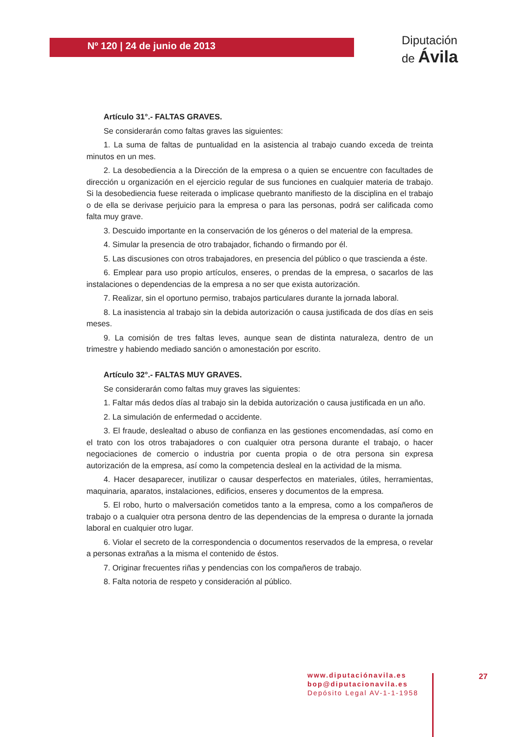Nº 120 | 24 de junio de 2013
Diputación
de Ávila
Artículo 31°.- FALTAS GRAVES.
Se considerarán como faltas graves las siguientes:
1. La suma de faltas de puntualidad en la asistencia al trabajo cuando exceda de treinta minutos en un mes.
2. La desobediencia a la Dirección de la empresa o a quien se encuentre con facultades de dirección u organización en el ejercicio regular de sus funciones en cualquier materia de trabajo. Si la desobediencia fuese reiterada o implicase quebranto manifiesto de la disciplina en el trabajo o de ella se derivase perjuicio para la empresa o para las personas, podrá ser calificada como falta muy grave.
3. Descuido importante en la conservación de los géneros o del material de la empresa.
4. Simular la presencia de otro trabajador, fichando o firmando por él.
5. Las discusiones con otros trabajadores, en presencia del público o que trascienda a éste.
6. Emplear para uso propio artículos, enseres, o prendas de la empresa, o sacarlos de las instalaciones o dependencias de la empresa a no ser que exista autorización.
7. Realizar, sin el oportuno permiso, trabajos particulares durante la jornada laboral.
8. La inasistencia al trabajo sin la debida autorización o causa justificada de dos días en seis meses.
9. La comisión de tres faltas leves, aunque sean de distinta naturaleza, dentro de un trimestre y habiendo mediado sanción o amonestación por escrito.
Artículo 32°.- FALTAS MUY GRAVES.
Se considerarán como faltas muy graves las siguientes:
1. Faltar más dedos días al trabajo sin la debida autorización o causa justificada en un año.
2. La simulación de enfermedad o accidente.
3. El fraude, deslealtad o abuso de confianza en las gestiones encomendadas, así como en el trato con los otros trabajadores o con cualquier otra persona durante el trabajo, o hacer negociaciones de comercio o industria por cuenta propia o de otra persona sin expresa autorización de la empresa, así como la competencia desleal en la actividad de la misma.
4. Hacer desaparecer, inutilizar o causar desperfectos en materiales, útiles, herramientas, maquinaria, aparatos, instalaciones, edificios, enseres y documentos de la empresa.
5. El robo, hurto o malversación cometidos tanto a la empresa, como a los compañeros de trabajo o a cualquier otra persona dentro de las dependencias de la empresa o durante la jornada laboral en cualquier otro lugar.
6. Violar el secreto de la correspondencia o documentos reservados de la empresa, o revelar a personas extrañas a la misma el contenido de éstos.
7. Originar frecuentes riñas y pendencias con los compañeros de trabajo.
8. Falta notoria de respeto y consideración al público.
www.diputaciónavila.es
bop@diputacionavila.es
Depósito Legal AV-1-1-1958
27